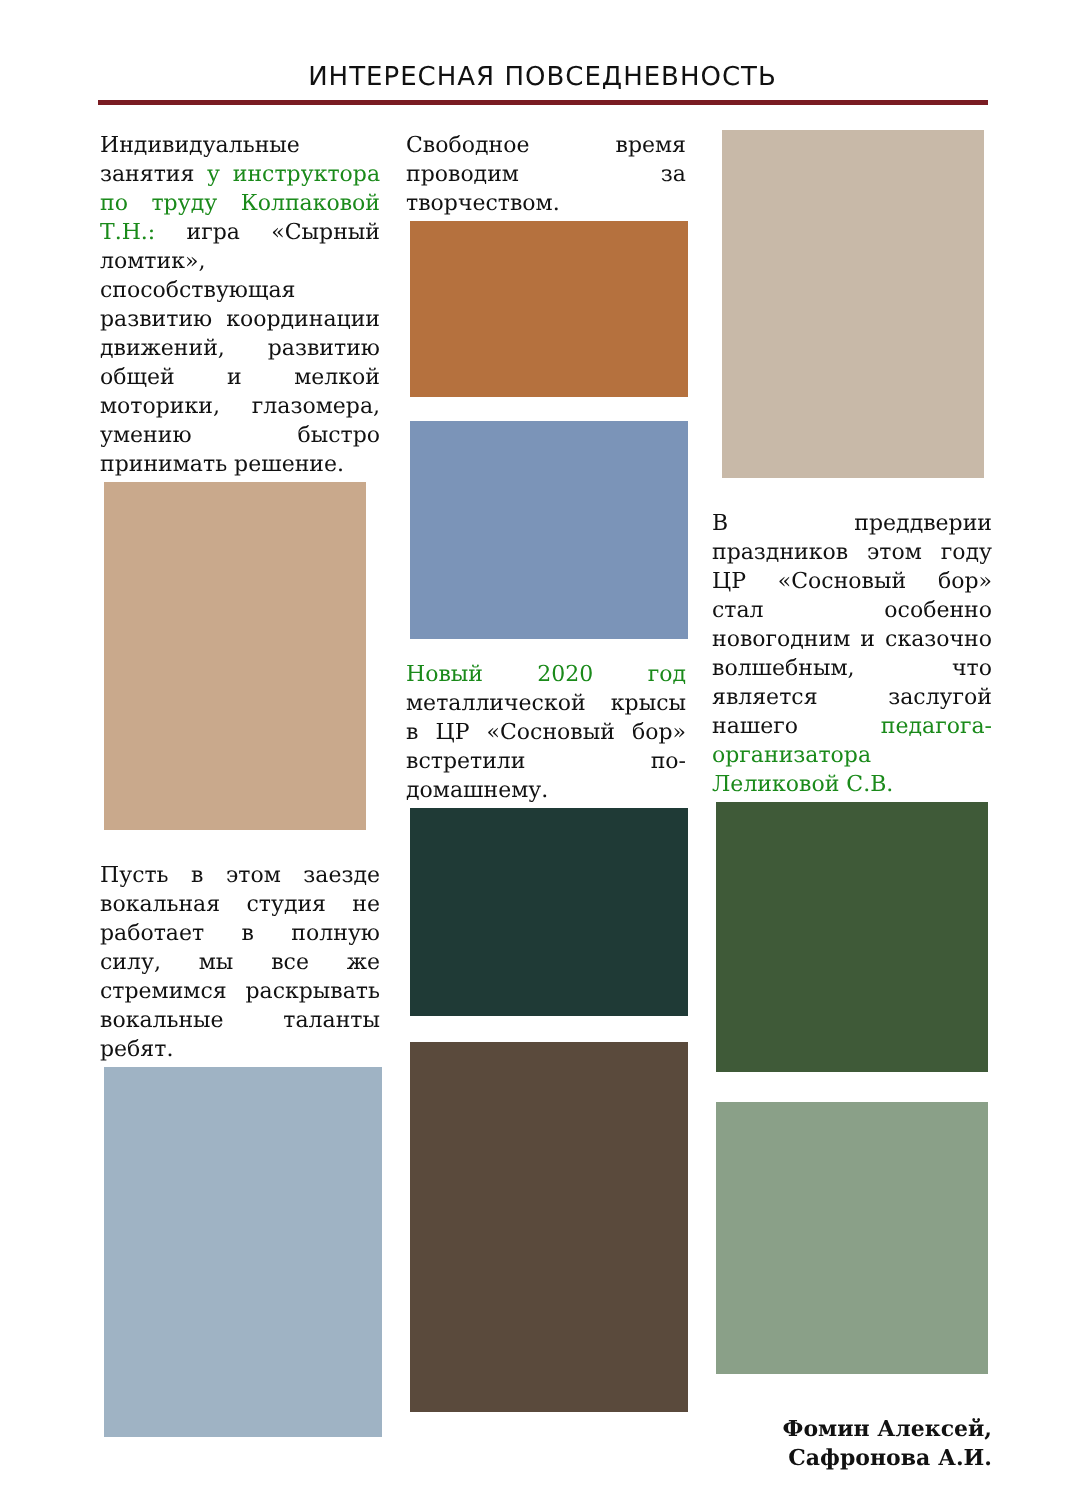ИНТЕРЕСНАЯ ПОВСЕДНЕВНОСТЬ
Индивидуальные занятия у инструктора по труду Колпаковой Т.Н.: игра «Сырный ломтик», способствующая развитию координации движений, развитию общей и мелкой моторики, глазомера, умению быстро принимать решение.
Пусть в этом заезде вокальная студия не работает в полную силу, мы все же стремимся раскрывать вокальные таланты ребят.
Свободное время проводим за творчеством.
Новый 2020 год металлической крысы в ЦР «Сосновый бор» встретили по-домашнему.
В преддверии праздников этом году ЦР «Сосновый бор» стал особенно новогодним и сказочно волшебным, что является заслугой нашего педагога-организатора Леликовой С.В.
Фомин Алексей,
Сафронова А.И.